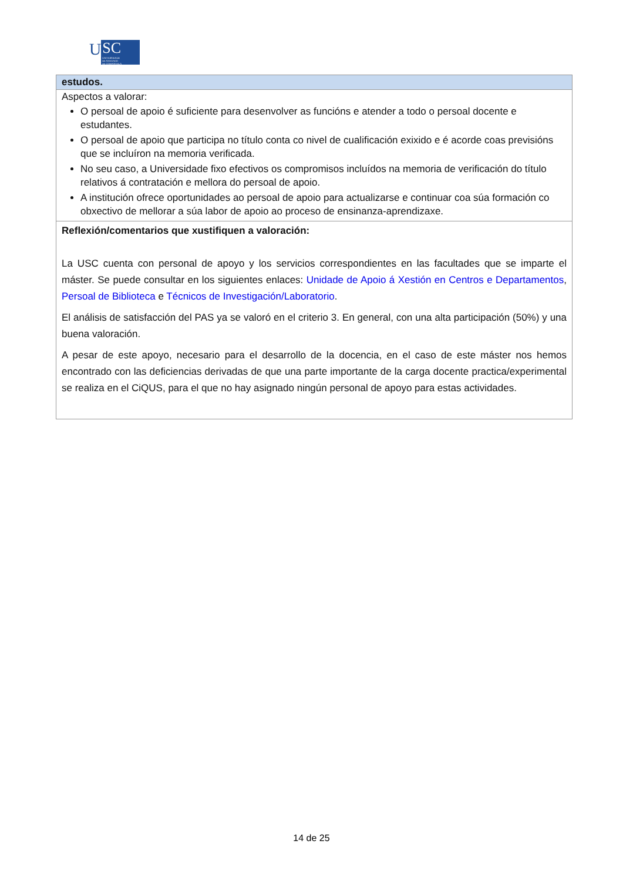U
SC
UNIVERSIDADE
DE SANTIAGO
DE COMPOSTELA
| estudos. |
| Aspectos a valorar: O persoal de apoio é suficiente para desenvolver as funcións e atender a todo o persoal docente e estudantes. O persoal de apoio que participa no título conta co nivel de cualificación exixido e é acorde coas previsións que se incluíron na memoria verificada. No seu caso, a Universidade fixo efectivos os compromisos incluídos na memoria de verificación do título relativos á contratación e mellora do persoal de apoio. A institución ofrece oportunidades ao persoal de apoio para actualizarse e continuar coa súa formación co obxectivo de mellorar a súa labor de apoio ao proceso de ensinanza-aprendizaxe. |
| Reflexión/comentarios que xustifiquen a valoración: La USC cuenta con personal de apoyo y los servicios correspondientes en las facultades que se imparte el máster. Se puede consultar en los siguientes enlaces: Unidade de Apoio á Xestión en Centros e Departamentos , Persoal de Biblioteca e Técnicos de Investigación/Laboratorio . El análisis de satisfacción del PAS ya se valoró en el criterio 3. En general, con una alta participación (50%) y una buena valoración. A pesar de este apoyo, necesario para el desarrollo de la docencia, en el caso de este máster nos hemos encontrado con las deficiencias derivadas de que una parte importante de la carga docente practica/experimental se realiza en el CiQUS, para el que no hay asignado ningún personal de apoyo para estas actividades. |
14 de 25